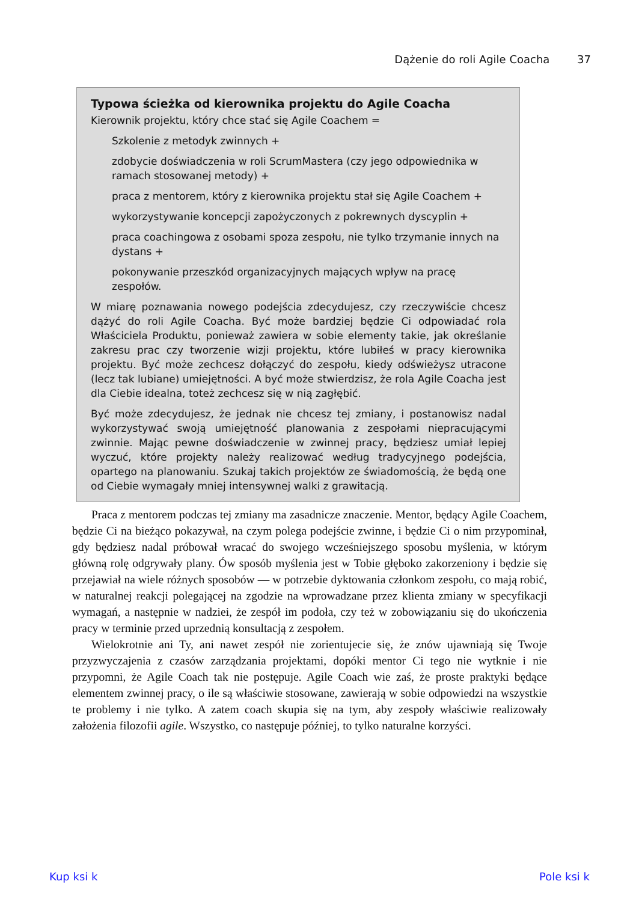Dążenie do roli Agile Coacha 37
Typowa ścieżka od kierownika projektu do Agile Coacha
Kierownik projektu, który chce stać się Agile Coachem =
Szkolenie z metodyk zwinnych +
zdobycie doświadczenia w roli ScrumMastera (czy jego odpowiednika w ramach stosowanej metody) +
praca z mentorem, który z kierownika projektu stał się Agile Coachem +
wykorzystywanie koncepcji zapożyczonych z pokrewnych dyscyplin +
praca coachingowa z osobami spoza zespołu, nie tylko trzymanie innych na dystans +
pokonywanie przeszkód organizacyjnych mających wpływ na pracę zespołów.
W miarę poznawania nowego podejścia zdecydujesz, czy rzeczywiście chcesz dążyć do roli Agile Coacha. Być może bardziej będzie Ci odpowiadać rola Właściciela Produktu, ponieważ zawiera w sobie elementy takie, jak określanie zakresu prac czy tworzenie wizji projektu, które lubiłeś w pracy kierownika projektu. Być może zechcesz dołączyć do zespołu, kiedy odświeżysz utracone (lecz tak lubiane) umiejętności. A być może stwierdzisz, że rola Agile Coacha jest dla Ciebie idealna, toteż zechcesz się w nią zagłębić.
Być może zdecydujesz, że jednak nie chcesz tej zmiany, i postanowisz nadal wykorzystywać swoją umiejętność planowania z zespołami niepracującymi zwinnie. Mając pewne doświadczenie w zwinnej pracy, będziesz umiał lepiej wyczuć, które projekty należy realizować według tradycyjnego podejścia, opartego na planowaniu. Szukaj takich projektów ze świadomością, że będą one od Ciebie wymagały mniej intensywnej walki z grawitacją.
Praca z mentorem podczas tej zmiany ma zasadnicze znaczenie. Mentor, będący Agile Coachem, będzie Ci na bieżąco pokazywał, na czym polega podejście zwinne, i będzie Ci o nim przypominał, gdy będziesz nadal próbował wracać do swojego wcześniejszego sposobu myślenia, w którym główną rolę odgrywały plany. Ów sposób myślenia jest w Tobie głęboko zakorzeniony i będzie się przejawiał na wiele różnych sposobów — w potrzebie dyktowania członkom zespołu, co mają robić, w naturalnej reakcji polegającej na zgodzie na wprowadzane przez klienta zmiany w specyfikacji wymagań, a następnie w nadziei, że zespół im podoła, czy też w zobowiązaniu się do ukończenia pracy w terminie przed uprzednią konsultacją z zespołem.
Wielokrotnie ani Ty, ani nawet zespół nie zorientujecie się, że znów ujawniają się Twoje przyzwyczajenia z czasów zarządzania projektami, dopóki mentor Ci tego nie wytknie i nie przypomni, że Agile Coach tak nie postępuje. Agile Coach wie zaś, że proste praktyki będące elementem zwinnej pracy, o ile są właściwie stosowane, zawierają w sobie odpowiedzi na wszystkie te problemy i nie tylko. A zatem coach skupia się na tym, aby zespoły właściwie realizowały założenia filozofii agile. Wszystko, co następuje później, to tylko naturalne korzyści.
Kup ksi k Pole ksi k